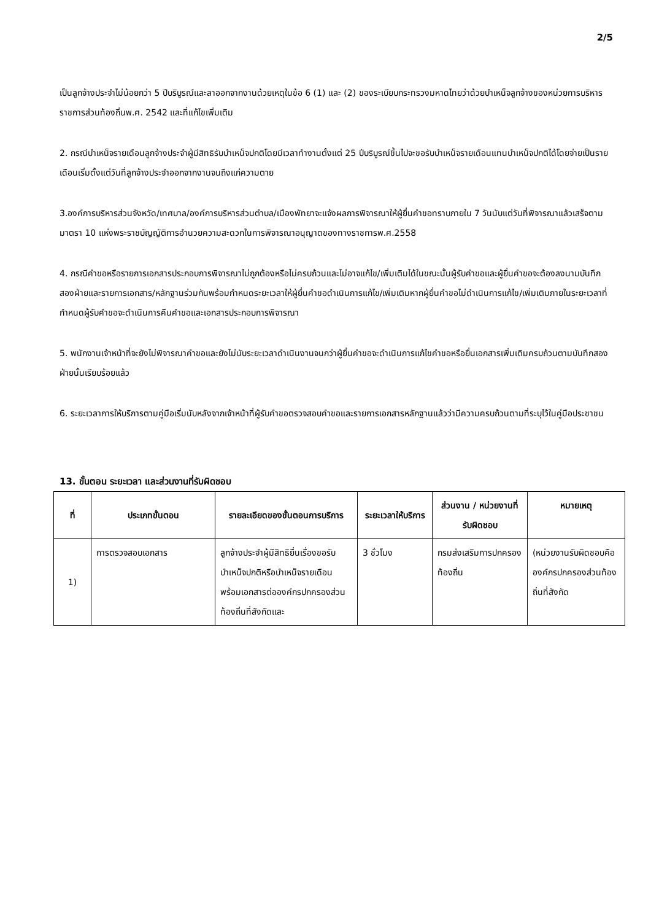2/5
เป็นลูกจ้างประจำไม่น้อยกว่า 5 ปีบริบูรณ์และลาออกจากงานด้วยเหตุในข้อ 6 (1) และ (2) ของระเบียบกระทรวงมหาดไทยว่าด้วยบำเหน็จลูกจ้างของหน่วยการบริหารราชการส่วนท้องถิ่นพ.ศ. 2542 และที่แก้ไขเพิ่มเติม
2. กรณีบำเหน็จรายเดือนลูกจ้างประจำผู้มีสิทธิรับบำเหน็จปกติโดยมีเวลาทำงานตั้งแต่ 25 ปีบริบูรณ์ขึ้นไปจะขอรับบำเหน็จรายเดือนแทนบำเหน็จปกติได้โดยจ่ายเป็นรายเดือนเริ่มตั้งแต่วันที่ลูกจ้างประจำออกจากงานจนถึงแก่ความตาย
3.องค์การบริหารส่วนจังหวัด/เทศบาล/องค์การบริหารส่วนตำบล/เมืองพัทยาจะแจ้งผลการพิจารณาให้ผู้ยื่นคำขอทราบภายใน 7 วันนับแต่วันที่พิจารณาแล้วเสร็จตามมาตรา 10 แห่งพระราชบัญญัติการอำนวยความสะดวกในการพิจารณาอนุญาตของทางราชการพ.ศ.2558
4. กรณีคำขอหรือรายการเอกสารประกอบการพิจารณาไม่ถูกต้องหรือไม่ครบถ้วนและไม่อาจแก้ไข/เพิ่มเติมได้ในขณะนั้นผู้รับคำขอและผู้ยื่นคำขอจะต้องลงนามบันทึกสองฝ่ายและรายการเอกสาร/หลักฐานร่วมกันพร้อมกำหนดระยะเวลาให้ผู้ยื่นคำขอดำเนินการแก้ไข/เพิ่มเติมหากผู้ยื่นคำขอไม่ดำเนินการแก้ไข/เพิ่มเติมภายในระยะเวลาที่กำหนดผู้รับคำขอจะดำเนินการคืนคำขอและเอกสารประกอบการพิจารณา
5. พนักงานเจ้าหน้าที่จะยังไม่พิจารณาคำขอและยังไม่นับระยะเวลาดำเนินงานจนกว่าผู้ยื่นคำขอจะดำเนินการแก้ไขคำขอหรือยื่นเอกสารเพิ่มเติมครบถ้วนตามบันทึกสองฝ่ายนั้นเรียบร้อยแล้ว
6. ระยะเวลาการให้บริการตามคู่มือเริ่มนับหลังจากเจ้าหน้าที่ผู้รับคำขอตรวจสอบคำขอและรายการเอกสารหลักฐานแล้วว่ามีความครบถ้วนตามที่ระบุไว้ในคู่มือประชาชน
13. ขั้นตอน ระยะเวลา และส่วนงานที่รับผิดชอบ
| ที่ | ประเภทขั้นตอน | รายละเอียดของขั้นตอนการบริการ | ระยะเวลาให้บริการ | ส่วนงาน / หน่วยงานที่รับผิดชอบ | หมายเหตุ |
| --- | --- | --- | --- | --- | --- |
| 1) | การตรวจสอบเอกสาร | ลูกจ้างประจำผู้มีสิทธิยื่นเรื่องขอรับบำเหน็จปกติหรือบำเหน็จรายเดือนพร้อมเอกสารต่อองค์กรปกครองส่วนท้องถิ่นที่สังกัดและ | 3 ชั่วโมง | กรมส่งเสริมการปกครองท้องถิ่น | (หน่วยงานรับผิดชอบคือองค์กรปกครองส่วนท้องถิ่นที่สังกัด |